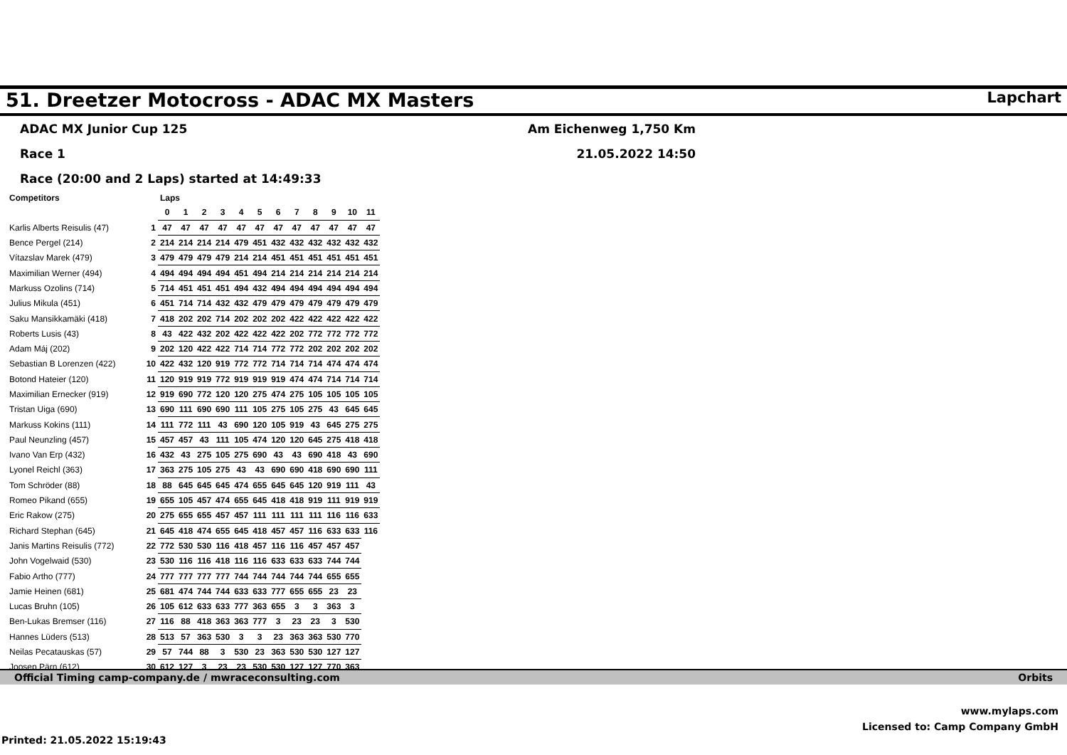51. Dreetzer Motocross - ADAC MX Masters Lapchart
ADAC MX Junior Cup 125 Am Eichenweg 1,750 Km
Race 1 21.05.2022 14:50
Race (20:00 and 2 Laps) started at 14:49:33
| Competitors | | Laps | | | | | | | | | | | |
| --- | --- | --- | --- | --- | --- | --- | --- | --- | --- | --- | --- | --- | --- |
| | | 0 | 1 | 2 | 3 | 4 | 5 | 6 | 7 | 8 | 9 | 10 | 11 |
| Karlis Alberts Reisulis (47) | 1 | 47 | 47 | 47 | 47 | 47 | 47 | 47 | 47 | 47 | 47 | 47 | 47 |
| Bence Pergel (214) | 2 | 214 | 214 | 214 | 214 | 479 | 451 | 432 | 432 | 432 | 432 | 432 | 432 |
| Vítazslav Marek (479) | 3 | 479 | 479 | 479 | 479 | 214 | 214 | 451 | 451 | 451 | 451 | 451 | 451 |
| Maximilian Werner (494) | 4 | 494 | 494 | 494 | 494 | 451 | 494 | 214 | 214 | 214 | 214 | 214 | 214 |
| Markuss Ozolins (714) | 5 | 714 | 451 | 451 | 451 | 494 | 432 | 494 | 494 | 494 | 494 | 494 | 494 |
| Julius Mikula (451) | 6 | 451 | 714 | 714 | 432 | 432 | 479 | 479 | 479 | 479 | 479 | 479 | 479 |
| Saku Mansikkamäki (418) | 7 | 418 | 202 | 202 | 714 | 202 | 202 | 202 | 422 | 422 | 422 | 422 | 422 |
| Roberts Lusis (43) | 8 | 43 | 422 | 432 | 202 | 422 | 422 | 422 | 202 | 772 | 772 | 772 | 772 |
| Adam Máj (202) | 9 | 202 | 120 | 422 | 422 | 714 | 714 | 772 | 772 | 202 | 202 | 202 | 202 |
| Sebastian B Lorenzen (422) | 10 | 422 | 432 | 120 | 919 | 772 | 772 | 714 | 714 | 714 | 474 | 474 | 474 |
| Botond Hateier (120) | 11 | 120 | 919 | 919 | 772 | 919 | 919 | 919 | 474 | 474 | 714 | 714 | 714 |
| Maximilian Ernecker (919) | 12 | 919 | 690 | 772 | 120 | 120 | 275 | 474 | 275 | 105 | 105 | 105 | 105 |
| Tristan Uiga (690) | 13 | 690 | 111 | 690 | 690 | 111 | 105 | 275 | 105 | 275 | 43 | 645 | 645 |
| Markuss Kokins (111) | 14 | 111 | 772 | 111 | 43 | 690 | 120 | 105 | 919 | 43 | 645 | 275 | 275 |
| Paul Neunzling (457) | 15 | 457 | 457 | 43 | 111 | 105 | 474 | 120 | 120 | 645 | 275 | 418 | 418 |
| Ivano Van Erp (432) | 16 | 432 | 43 | 275 | 105 | 275 | 690 | 43 | 43 | 690 | 418 | 43 | 690 |
| Lyonel Reichl (363) | 17 | 363 | 275 | 105 | 275 | 43 | 43 | 690 | 690 | 418 | 690 | 690 | 111 |
| Tom Schröder (88) | 18 | 88 | 645 | 645 | 645 | 474 | 655 | 645 | 645 | 120 | 919 | 111 | 43 |
| Romeo Pikand (655) | 19 | 655 | 105 | 457 | 474 | 655 | 645 | 418 | 418 | 919 | 111 | 919 | 919 |
| Eric Rakow (275) | 20 | 275 | 655 | 655 | 457 | 457 | 111 | 111 | 111 | 111 | 116 | 116 | 633 |
| Richard Stephan (645) | 21 | 645 | 418 | 474 | 655 | 645 | 418 | 457 | 457 | 116 | 633 | 633 | 116 |
| Janis Martins Reisulis (772) | 22 | 772 | 530 | 530 | 116 | 418 | 457 | 116 | 116 | 457 | 457 | 457 | |
| John Vogelwaid (530) | 23 | 530 | 116 | 116 | 418 | 116 | 116 | 633 | 633 | 633 | 744 | 744 | |
| Fabio Artho (777) | 24 | 777 | 777 | 777 | 777 | 744 | 744 | 744 | 744 | 744 | 655 | 655 | |
| Jamie Heinen (681) | 25 | 681 | 474 | 744 | 744 | 633 | 633 | 777 | 655 | 655 | 23 | 23 | |
| Lucas Bruhn (105) | 26 | 105 | 612 | 633 | 633 | 777 | 363 | 655 | 3 | 3 | 363 | 3 | |
| Ben-Lukas Bremser (116) | 27 | 116 | 88 | 418 | 363 | 363 | 777 | 3 | 23 | 23 | 3 | 530 | |
| Hannes Lüders (513) | 28 | 513 | 57 | 363 | 530 | 3 | 3 | 23 | 363 | 363 | 530 | 770 | |
| Neilas Pecatauskas (57) | 29 | 57 | 744 | 88 | 3 | 530 | 23 | 363 | 530 | 530 | 127 | 127 | |
| Joosep Pärn (612) | 30 | 612 | 127 | 3 | 23 | 23 | 530 | 530 | 127 | 127 | 770 | 363 | |
Official Timing camp-company.de / mwraceconsulting.com Orbits
www.mylaps.com
Licensed to: Camp Company GmbH
Printed: 21.05.2022 15:19:43